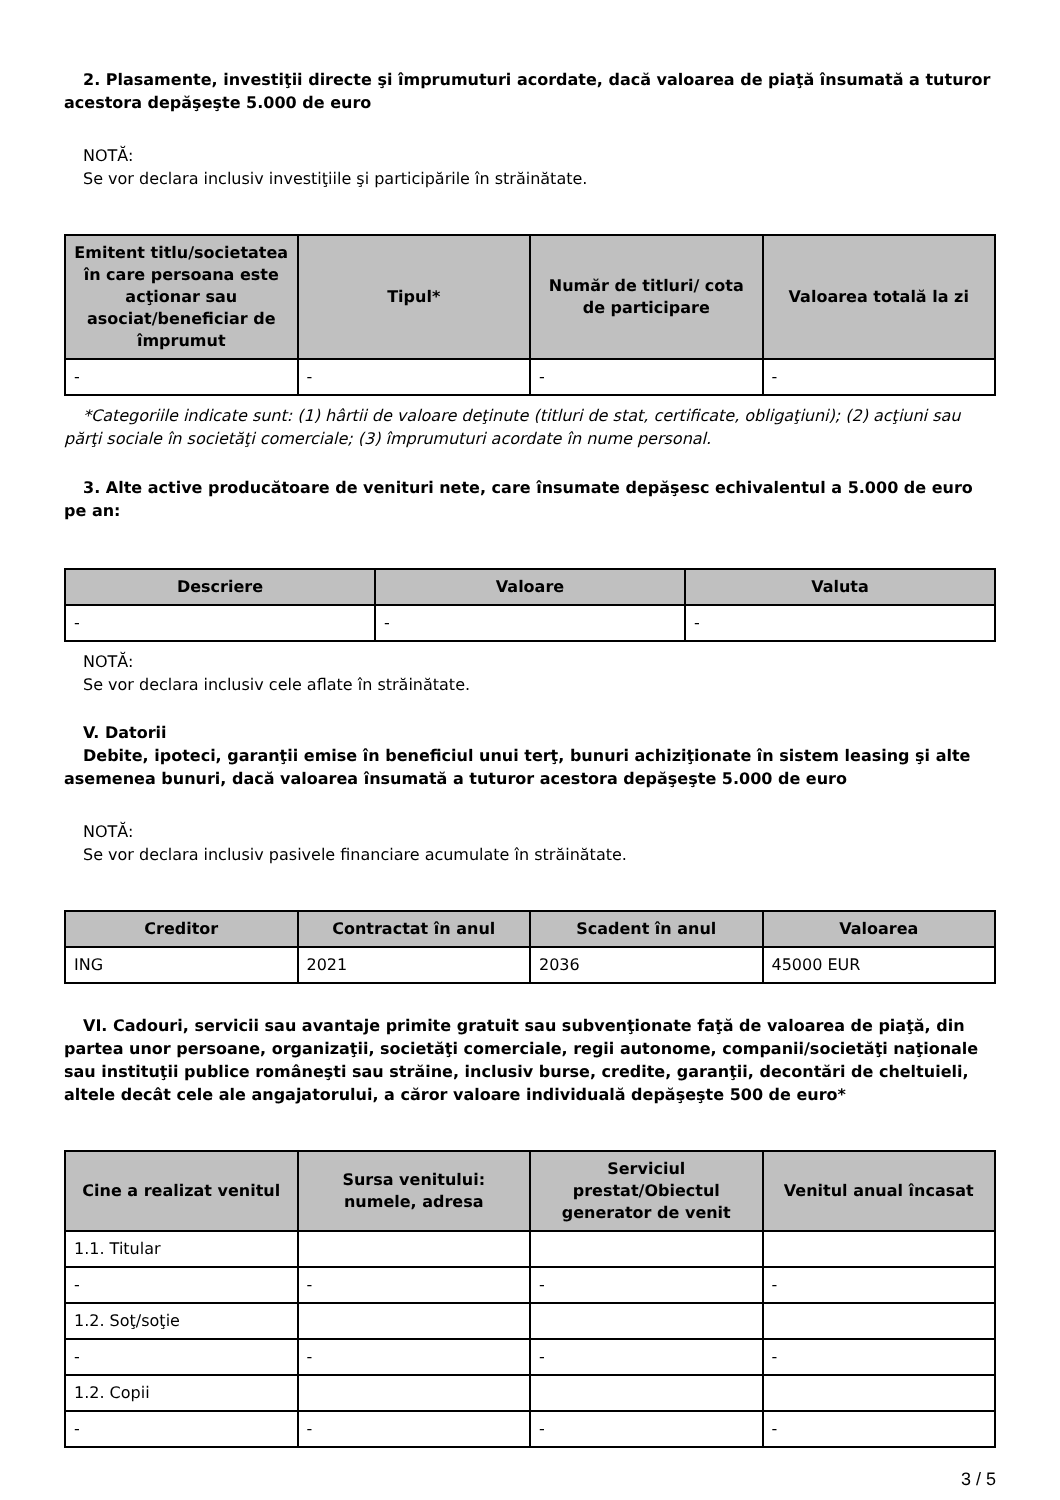2. Plasamente, investiţii directe şi împrumuturi acordate, dacă valoarea de piaţă însumată a tuturor acestora depăşeşte 5.000 de euro
NOTĂ:
Se vor declara inclusiv investiţiile şi participările în străinătate.
| Emitent titlu/societatea în care persoana este acţionar sau asociat/beneficiar de împrumut | Tipul* | Număr de titluri/ cota de participare | Valoarea totală la zi |
| --- | --- | --- | --- |
| - | - | - | - |
*Categoriile indicate sunt: (1) hârtii de valoare deţinute (titluri de stat, certificate, obligaţiuni); (2) acţiuni sau părţi sociale în societăţi comerciale; (3) împrumuturi acordate în nume personal.
3. Alte active producătoare de venituri nete, care însumate depăşesc echivalentul a 5.000 de euro pe an:
| Descriere | Valoare | Valuta |
| --- | --- | --- |
| - | - | - |
NOTĂ:
Se vor declara inclusiv cele aflate în străinătate.
V. Datorii
Debite, ipoteci, garanţii emise în beneficiul unui terţ, bunuri achiziţionate în sistem leasing şi alte asemenea bunuri, dacă valoarea însumată a tuturor acestora depăşeşte 5.000 de euro
NOTĂ:
Se vor declara inclusiv pasivele financiare acumulate în străinătate.
| Creditor | Contractat în anul | Scadent în anul | Valoarea |
| --- | --- | --- | --- |
| ING | 2021 | 2036 | 45000 EUR |
VI. Cadouri, servicii sau avantaje primite gratuit sau subvenţionate faţă de valoarea de piaţă, din partea unor persoane, organizaţii, societăţi comerciale, regii autonome, companii/societăţi naţionale sau instituţii publice româneşti sau străine, inclusiv burse, credite, garanţii, decontări de cheltuieli, altele decât cele ale angajatorului, a căror valoare individuală depăşeşte 500 de euro*
| Cine a realizat venitul | Sursa venitului: numele, adresa | Serviciul prestat/Obiectul generator de venit | Venitul anual încasat |
| --- | --- | --- | --- |
| 1.1. Titular | | | |
| - | - | - | - |
| 1.2. Soţ/soţie | | | |
| - | - | - | - |
| 1.2. Copii | | | |
| - | - | - | - |
3 / 5